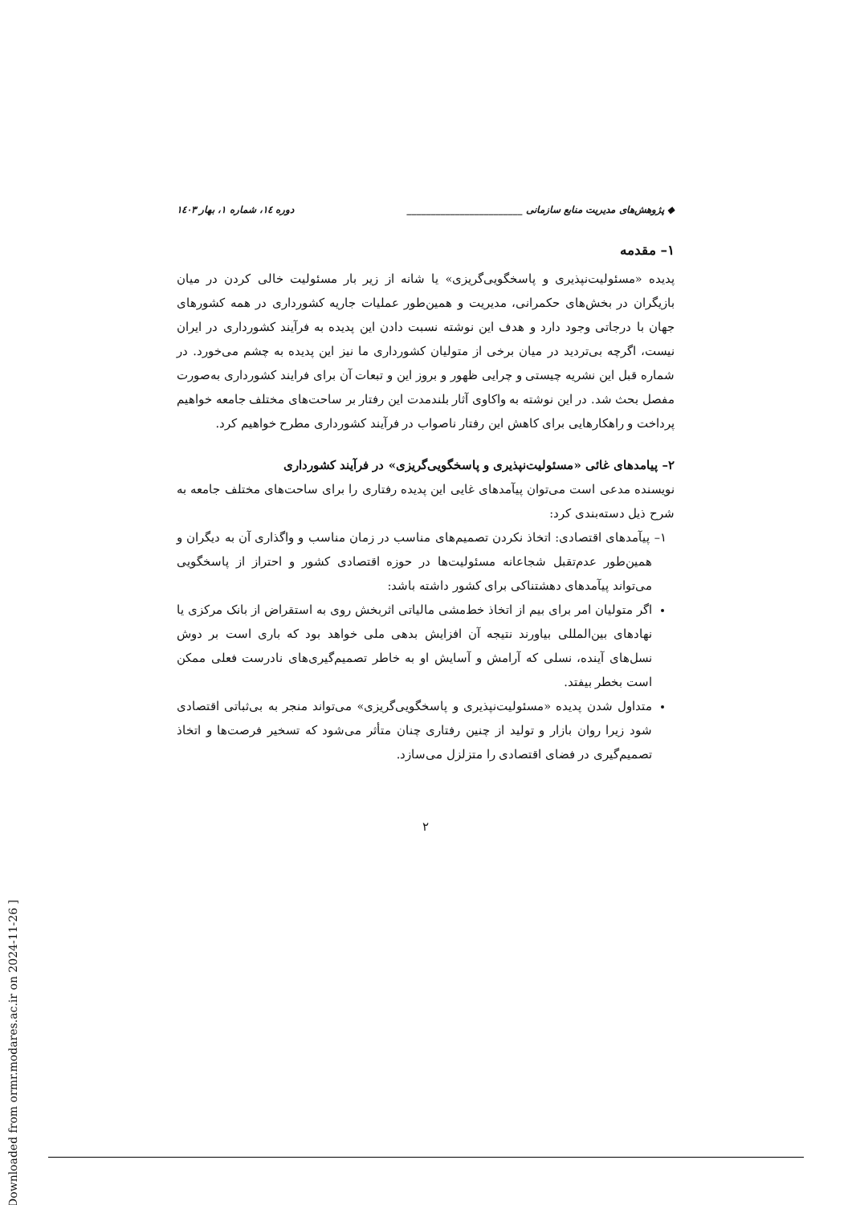[ Downloaded from ormr.modares.ac.ir on 2024-11-26 ]
◆ پژوهش‌های مدیریت منابع سازمانی ________________________ دوره ۱٤، شماره ۱، بهار ۱٤۰۳
۱– مقدمه
پدیده «مسئولیت‌نپذیری و پاسخگویی‌گریزی» یا شانه از زیر بار مسئولیت خالی کردن در میان بازیگران در بخش‌های حکمرانی، مدیریت و همین‌طور عملیات جاریه کشورداری در همه کشورهای جهان با درجاتی وجود دارد و هدف این نوشته نسبت دادن این پدیده به فرآیند کشورداری در ایران نیست، اگرچه بی‌تردید در میان برخی از متولیان کشورداری ما نیز این پدیده به چشم می‌خورد. در شماره قبل این نشریه چیستی و چرایی ظهور و بروز این و تبعات آن برای فرایند کشورداری به‌صورت مفصل بحث شد. در این نوشته به واکاوی آثار بلندمدت این رفتار بر ساحت‌های مختلف جامعه خواهیم پرداخت و راهکارهایی برای کاهش این رفتار ناصواب در فرآیند کشورداری مطرح خواهیم کرد.
۲– پیامدهای غائی «مسئولیت‌نپذیری و پاسخگویی‌گریزی» در فرآیند کشورداری
نویسنده مدعی است می‌توان پیآمدهای غایی این پدیده رفتاری را برای ساحت‌های مختلف جامعه به شرح ذیل دسته‌بندی کرد:
۱– پیآمدهای اقتصادی: اتخاذ نکردن تصمیم‌های مناسب در زمان مناسب و واگذاری آن به دیگران و همین‌طور عدم‌تقبل شجاعانه مسئولیت‌ها در حوزه اقتصادی کشور و احتراز از پاسخگویی می‌تواند پیآمدهای دهشتناکی برای کشور داشته باشد:
اگر متولیان امر برای بیم از اتخاذ خط‌مشی مالیاتی اثربخش روی به استقراض از بانک مرکزی یا نهادهای بین‌المللی بیاورند نتیجه آن افزایش بدهی ملی خواهد بود که باری است بر دوش نسل‌های آینده، نسلی که آرامش و آسایش او به خاطر تصمیم‌گیری‌های نادرست فعلی ممکن است بخطر بیفتد.
متداول شدن پدیده «مسئولیت‌نپذیری و پاسخگویی‌گریزی» می‌تواند منجر به بی‌ثباتی اقتصادی شود زیرا روان بازار و تولید از چنین رفتاری چنان متأثر می‌شود که تسخیر فرصت‌ها و اتخاذ تصمیم‌گیری در فضای اقتصادی را متزلزل می‌سازد.
۲